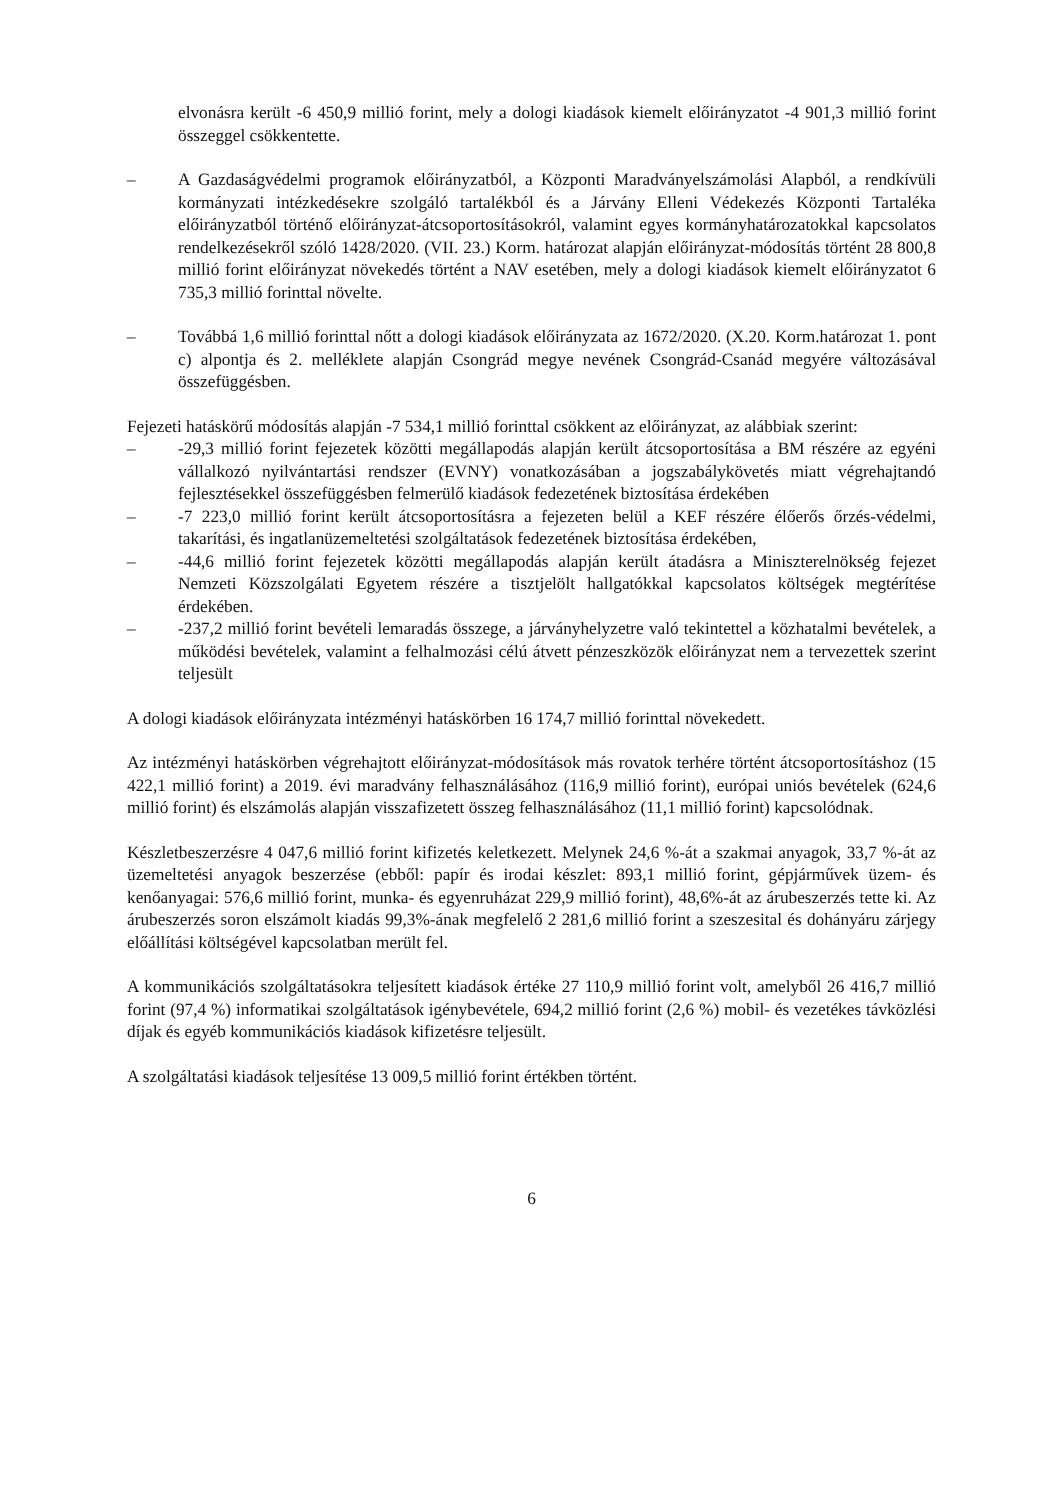elvonásra került -6 450,9 millió forint, mely a dologi kiadások kiemelt előirányzatot -4 901,3 millió forint összeggel csökkentette.
– A Gazdaságvédelmi programok előirányzatból, a Központi Maradványelszámolási Alapból, a rendkívüli kormányzati intézkedésekre szolgáló tartalékból és a Járvány Elleni Védekezés Központi Tartaléka előirányzatból történő előirányzat-átcsoportosításokról, valamint egyes kormányhatározatokkal kapcsolatos rendelkezésekről szóló 1428/2020. (VII. 23.) Korm. határozat alapján előirányzat-módosítás történt 28 800,8 millió forint előirányzat növekedés történt a NAV esetében, mely a dologi kiadások kiemelt előirányzatot 6 735,3 millió forinttal növelte.
– Továbbá 1,6 millió forinttal nőtt a dologi kiadások előirányzata az 1672/2020. (X.20. Korm.határozat 1. pont c) alpontja és 2. melléklete alapján Csongrád megye nevének Csongrád-Csanád megyére változásával összefüggésben.
Fejezeti hatáskörű módosítás alapján -7 534,1 millió forinttal csökkent az előirányzat, az alábbiak szerint:
– -29,3 millió forint fejezetek közötti megállapodás alapján került átcsoportosítása a BM részére az egyéni vállalkozó nyilvántartási rendszer (EVNY) vonatkozásában a jogszabálykövetés miatt végrehajtandó fejlesztésekkel összefüggésben felmerülő kiadások fedezetének biztosítása érdekében
– -7 223,0 millió forint került átcsoportosításra a fejezeten belül a KEF részére élőerős őrzés-védelmi, takarítási, és ingatlanüzemeltetési szolgáltatások fedezetének biztosítása érdekében,
– -44,6 millió forint fejezetek közötti megállapodás alapján került átadásra a Miniszterelnökség fejezet Nemzeti Közszolgálati Egyetem részére a tisztjelölt hallgatókkal kapcsolatos költségek megtérítése érdekében.
– -237,2 millió forint bevételi lemaradás összege, a járványhelyzetre való tekintettel a közhatalmi bevételek, a működési bevételek, valamint a felhalmozási célú átvett pénzeszközök előirányzat nem a tervezettek szerint teljesült
A dologi kiadások előirányzata intézményi hatáskörben 16 174,7 millió forinttal növekedett.
Az intézményi hatáskörben végrehajtott előirányzat-módosítások más rovatok terhére történt átcsoportosításhoz (15 422,1 millió forint) a 2019. évi maradvány felhasználásához (116,9 millió forint), európai uniós bevételek (624,6 millió forint) és elszámolás alapján visszafizetett összeg felhasználásához (11,1 millió forint) kapcsolódnak.
Készletbeszerzésre 4 047,6 millió forint kifizetés keletkezett. Melynek 24,6 %-át a szakmai anyagok, 33,7 %-át az üzemeltetési anyagok beszerzése (ebből: papír és irodai készlet: 893,1 millió forint, gépjárművek üzem- és kenőanyagai: 576,6 millió forint, munka- és egyenruházat 229,9 millió forint), 48,6%-át az árubeszerzés tette ki. Az árubeszerzés soron elszámolt kiadás 99,3%-ának megfelelő 2 281,6 millió forint a szeszesital és dohányáru zárjegy előállítási költségével kapcsolatban merült fel.
A kommunikációs szolgáltatásokra teljesített kiadások értéke 27 110,9 millió forint volt, amelyből 26 416,7 millió forint (97,4 %) informatikai szolgáltatások igénybevétele, 694,2 millió forint (2,6 %) mobil- és vezetékes távközlési díjak és egyéb kommunikációs kiadások kifizetésre teljesült.
A szolgáltatási kiadások teljesítése 13 009,5 millió forint értékben történt.
6